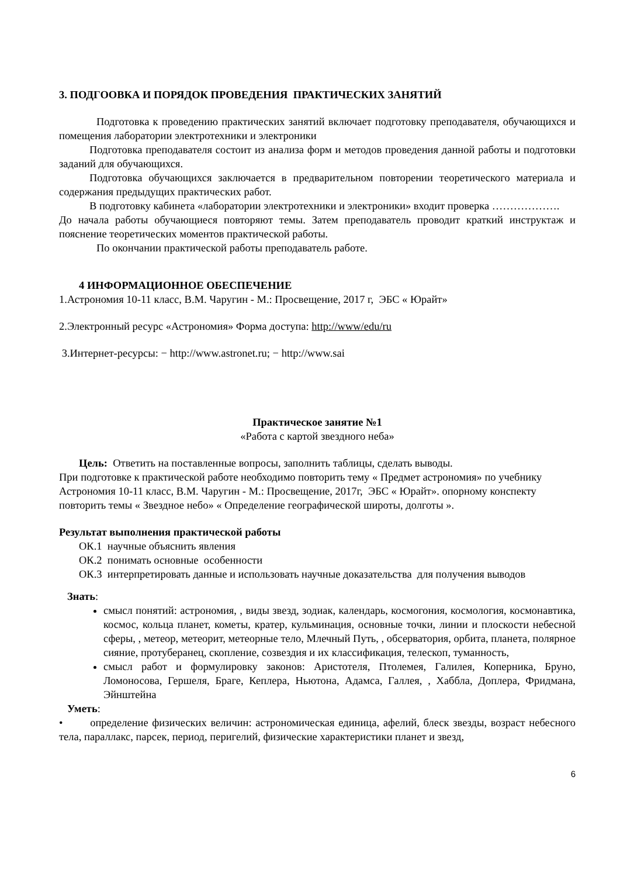3. ПОДГООВКА И ПОРЯДОК ПРОВЕДЕНИЯ ПРАКТИЧЕСКИХ ЗАНЯТИЙ
Подготовка к проведению практических занятий включает подготовку преподавателя, обучающихся и помещения лаборатории электротехники и электроники
Подготовка преподавателя состоит из анализа форм и методов проведения данной работы и подготовки заданий для обучающихся.
Подготовка обучающихся заключается в предварительном повторении теоретического материала и содержания предыдущих практических работ.
В подготовку кабинета «лаборатории электротехники и электроники» входит проверка ……………….
До начала работы обучающиеся повторяют темы. Затем преподаватель проводит краткий инструктаж и пояснение теоретических моментов практической работы.
По окончании практической работы преподаватель работе.
4 ИНФОРМАЦИОННОЕ ОБЕСПЕЧЕНИЕ
1.Астрономия 10-11 класс, В.М. Чаругин - М.: Просвещение, 2017 г, ЭБС « Юрайт»
2.Электронный ресурс «Астрономия» Форма доступа: http://www/edu/ru
3.Интернет-ресурсы: − http://www.astronet.ru; − http://www.sai
Практическое занятие №1
«Работа с картой звездного неба»
Цель: Ответить на поставленные вопросы, заполнить таблицы, сделать выводы.
При подготовке к практической работе необходимо повторить тему « Предмет астрономия» по учебнику Астрономия 10-11 класс, В.М. Чаругин - М.: Просвещение, 2017г, ЭБС « Юрайт». опорному конспекту повторить темы « Звездное небо» « Определение географической широты, долготы ».
Результат выполнения практической работы
ОК.1 научные объяснить явления
ОК.2 понимать основные особенности
ОК.3 интерпретировать данные и использовать научные доказательства для получения выводов
Знать:
смысл понятий: астрономия, , виды звезд, зодиак, календарь, космогония, космология, космонавтика, космос, кольца планет, кометы, кратер, кульминация, основные точки, линии и плоскости небесной сферы, , метеор, метеорит, метеорные тело, Млечный Путь, , обсерватория, орбита, планета, полярное сияние, протуберанец, скопление, созвездия и их классификация, телескоп, туманность,
смысл работ и формулировку законов: Аристотеля, Птолемея, Галилея, Коперника, Бруно, Ломоносова, Гершеля, Браге, Кеплера, Ньютона, Адамса, Галлея, , Хаббла, Доплера, Фридмана, Эйнштейна
Уметь:
• определение физических величин: астрономическая единица, афелий, блеск звезды, возраст небесного тела, параллакс, парсек, период, перигелий, физические характеристики планет и звезд,
6